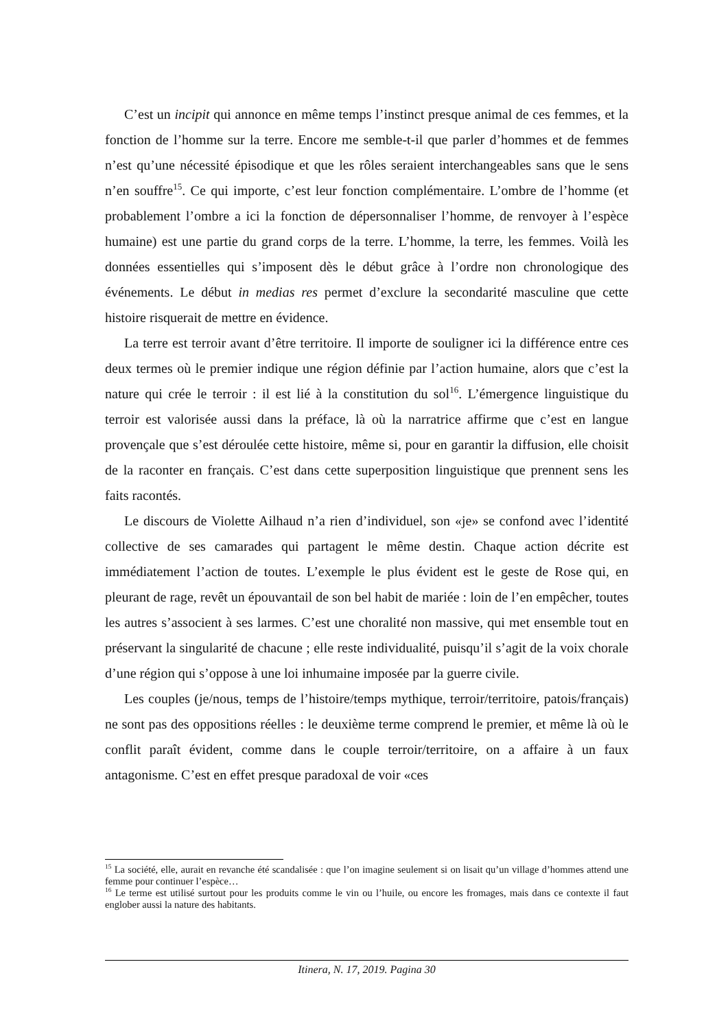C’est un incipit qui annonce en même temps l’instinct presque animal de ces femmes, et la fonction de l’homme sur la terre. Encore me semble-t-il que parler d’hommes et de femmes n’est qu’une nécessité épisodique et que les rôles seraient interchangeables sans que le sens n’en souffre<sup>15</sup>. Ce qui importe, c’est leur fonction complémentaire. L’ombre de l’homme (et probablement l’ombre a ici la fonction de dépersonnaliser l’homme, de renvoyer à l’espèce humaine) est une partie du grand corps de la terre. L’homme, la terre, les femmes. Voilà les données essentielles qui s’imposent dès le début grâce à l’ordre non chronologique des événements. Le début in medias res permet d’exclure la secondarité masculine que cette histoire risquerait de mettre en évidence.
La terre est terroir avant d’être territoire. Il importe de souligner ici la différence entre ces deux termes où le premier indique une région définie par l’action humaine, alors que c’est la nature qui crée le terroir : il est lié à la constitution du sol<sup>16</sup>. L’émergence linguistique du terroir est valorisée aussi dans la préface, là où la narratrice affirme que c’est en langue provençale que s’est déroulée cette histoire, même si, pour en garantir la diffusion, elle choisit de la raconter en français. C’est dans cette superposition linguistique que prennent sens les faits racontés.
Le discours de Violette Ailhaud n’a rien d’individuel, son «je» se confond avec l’identité collective de ses camarades qui partagent le même destin. Chaque action décrite est immédiatement l’action de toutes. L’exemple le plus évident est le geste de Rose qui, en pleurant de rage, revêt un épouvantail de son bel habit de mariée : loin de l’en empêcher, toutes les autres s’associent à ses larmes. C’est une choralité non massive, qui met ensemble tout en préservant la singularité de chacune ; elle reste individualité, puisqu’il s’agit de la voix chorale d’une région qui s’oppose à une loi inhumaine imposée par la guerre civile.
Les couples (je/nous, temps de l’histoire/temps mythique, terroir/territoire, patois/français) ne sont pas des oppositions réelles : le deuxième terme comprend le premier, et même là où le conflit paraît évident, comme dans le couple terroir/territoire, on a affaire à un faux antagonisme. C’est en effet presque paradoxal de voir «ces
<sup>15</sup> La société, elle, aurait en revanche été scandalisée : que l’on imagine seulement si on lisait qu’un village d’hommes attend une femme pour continuer l’espèce…
<sup>16</sup> Le terme est utilisé surtout pour les produits comme le vin ou l’huile, ou encore les fromages, mais dans ce contexte il faut englober aussi la nature des habitants.
Itinera, N. 17, 2019. Pagina 30